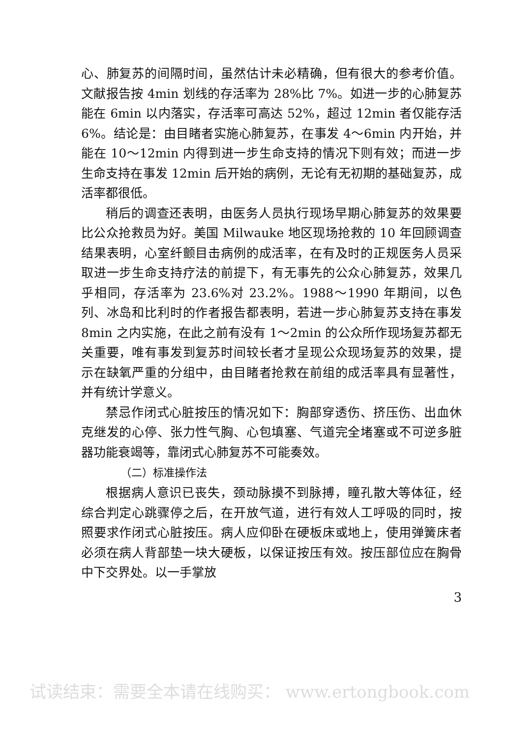心、肺复苏的间隔时间，虽然估计未必精确，但有很大的参考价值。文献报告按 4min 划线的存活率为 28%比 7%。如进一步的心肺复苏能在 6min 以内落实，存活率可高达 52%，超过 12min 者仅能存活 6%。结论是：由目睹者实施心肺复苏，在事发 4～6min 内开始，并能在 10～12min 内得到进一步生命支持的情况下则有效；而进一步生命支持在事发 12min 后开始的病例，无论有无初期的基础复苏，成活率都很低。
稍后的调查还表明，由医务人员执行现场早期心肺复苏的效果要比公众抢救员为好。美国 Milwauke 地区现场抢救的 10 年回顾调查结果表明，心室纤颤目击病例的成活率，在有及时的正规医务人员采取进一步生命支持疗法的前提下，有无事先的公众心肺复苏，效果几乎相同，存活率为 23.6%对 23.2%。1988～1990 年期间，以色列、冰岛和比利时的作者报告都表明，若进一步心肺复苏支持在事发 8min 之内实施，在此之前有没有 1～2min 的公众所作现场复苏都无关重要，唯有事发到复苏时间较长者才呈现公众现场复苏的效果，提示在缺氧严重的分组中，由目睹者抢救在前组的成活率具有显著性，并有统计学意义。
禁忌作闭式心脏按压的情况如下：胸部穿透伤、挤压伤、出血休克继发的心停、张力性气胸、心包填塞、气道完全堵塞或不可逆多脏器功能衰竭等，靠闭式心肺复苏不可能奏效。
（二）标准操作法
根据病人意识已丧失，颈动脉摸不到脉搏，瞳孔散大等体征，经综合判定心跳骤停之后，在开放气道，进行有效人工呼吸的同时，按照要求作闭式心脏按压。病人应仰卧在硬板床或地上，使用弹簧床者必须在病人背部垫一块大硬板，以保证按压有效。按压部位应在胸骨中下交界处。以一手掌放
3
试读结束：需要全本请在线购买： www.ertongbook.com